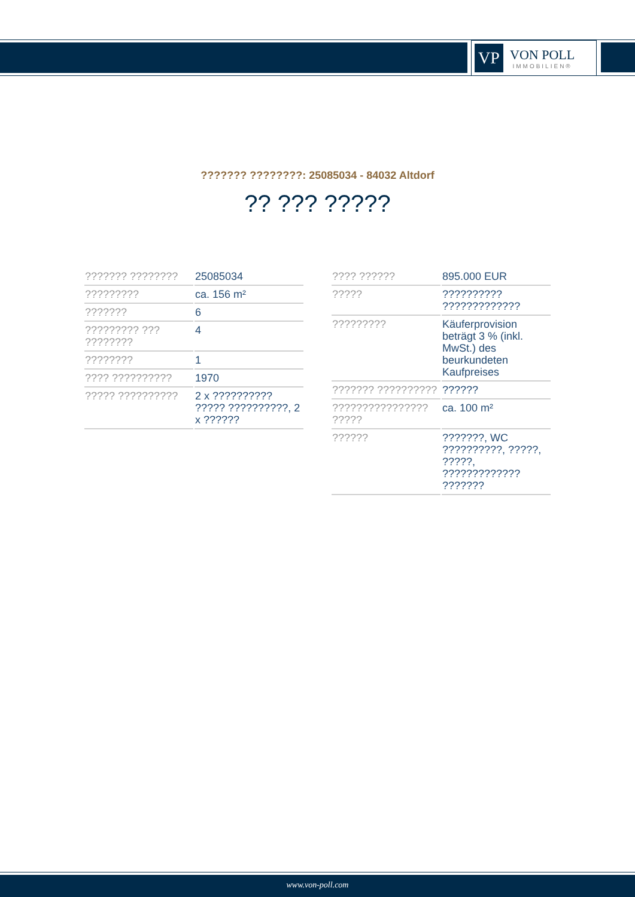VP
VON POLL
IMMOBILIEN®
??????? ????????: 25085034 - 84032 Altdorf
?? ??? ?????
| ??????? ???????? | 25085034 |
| ????????? | ca. 156 m² |
| ??????? | 6 |
| ????????? ??? ???????? | 4 |
| ???????? | 1 |
| ???? ?????????? | 1970 |
| ????? ?????????? | 2 x ?????????? ????? ??????????, 2 x ?????? |
| ???? ?????? | 895.000 EUR |
| ????? | ?????????? ????????????? |
| ????????? | Käuferprovision beträgt 3 % (inkl. MwSt.) des beurkundeten Kaufpreises |
| ??????? ?????????? | ?????? |
| ???????????????? ????? | ca. 100 m² |
| ?????? | ???????, WC ??????????, ?????, ?????, ????????????? ??????? |
www.von-poll.com